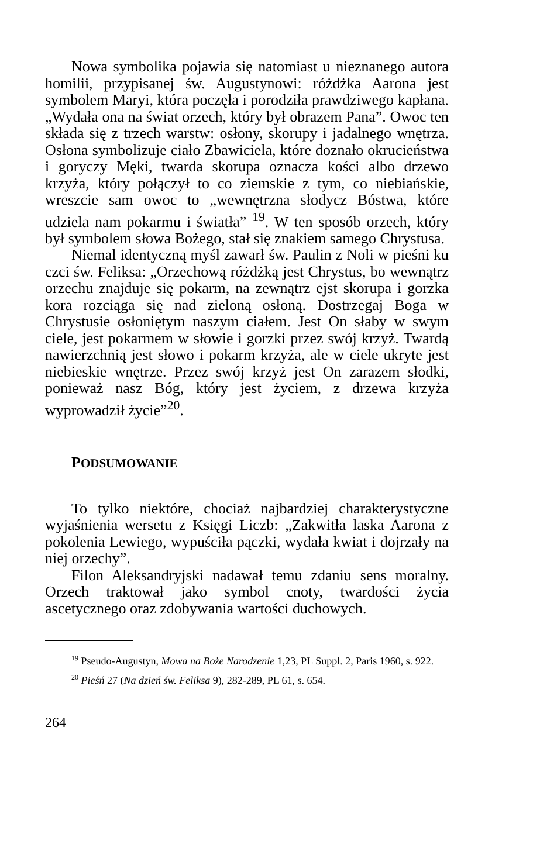Nowa symbolika pojawia się natomiast u nieznanego autora homilii, przypisanej św. Augustynowi: różdżka Aarona jest symbolem Maryi, która poczęła i porodziła prawdziwego kapłana. „Wydała ona na świat orzech, który był obrazem Pana”. Owoc ten składa się z trzech warstw: osłony, skorupy i jadalnego wnętrza. Osłona symbolizuje ciało Zbawiciela, które doznało okrucieństwa i goryczy Męki, twarda skorupa oznacza kości albo drzewo krzyża, który połączył to co ziemskie z tym, co niebiańskie, wreszcie sam owoc to „wewnętrzna słodycz Bóstwa, które udziela nam pokarmu i światła” <sup>19</sup>. W ten sposób orzech, który był symbolem słowa Bożego, stał się znakiem samego Chrystusa.
Niemal identyczną myśl zawarł św. Paulin z Noli w pieśni ku czci św. Feliksa: „Orzechową różdżką jest Chrystus, bo wewnątrz orzechu znajduje się pokarm, na zewnątrz ejst skorupa i gorzka kora rozciąga się nad zieloną osłoną. Dostrzegaj Boga w Chrystusie osłoniętym naszym ciałem. Jest On słaby w swym ciele, jest pokarmem w słowie i gorzki przez swój krzyż. Twardą nawierzchnią jest słowo i pokarm krzyża, ale w ciele ukryte jest niebieskie wnętrze. Przez swój krzyż jest On zarazem słodki, ponieważ nasz Bóg, który jest życiem, z drzewa krzyża wyprowadził życie”<sup>20</sup>.
PODSUMOWANIE
To tylko niektóre, chociaż najbardziej charakterystyczne wyjaśnienia wersetu z Księgi Liczb: „Zakwitła laska Aarona z pokolenia Lewiego, wypuściła pączki, wydała kwiat i dojrzały na niej orzechy”.
Filon Aleksandryjski nadawał temu zdaniu sens moralny. Orzech traktował jako symbol cnoty, twardości życia ascetycznego oraz zdobywania wartości duchowych.
<sup>19</sup> Pseudo-Augustyn, Mowa na Boże Narodzenie 1,23, PL Suppl. 2, Paris 1960, s. 922.
<sup>20</sup> Pieśń 27 (Na dzień św. Feliksa 9), 282-289, PL 61, s. 654.
264